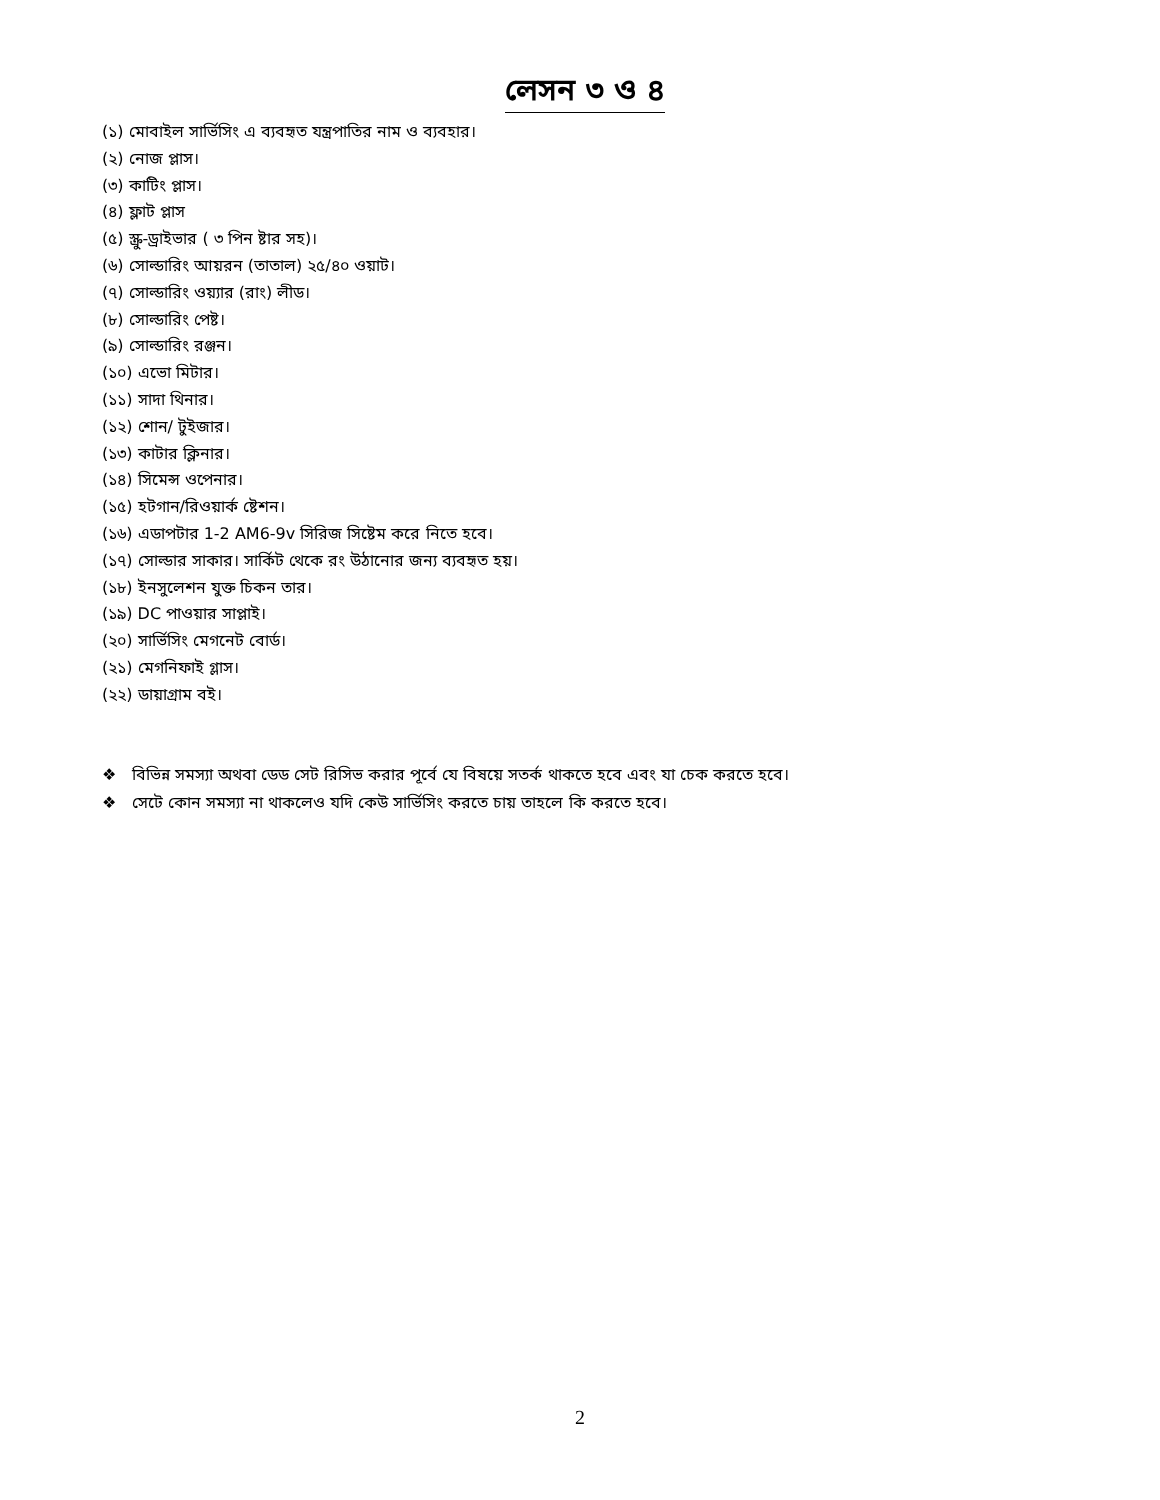লেসন ৩ ও ৪
(১) মোবাইল সার্ভিসিং এ ব্যবহৃত যন্ত্রপাতির নাম ও ব্যবহার।
(২) নোজ প্লাস।
(৩) কাটিং প্লাস।
(৪) ফ্লাট প্লাস
(৫) স্ক্রু-ড্রাইভার ( ৩ পিন ষ্টার সহ)।
(৬) সোল্ডারিং আয়রন (তাতাল) ২৫/৪০ ওয়াট।
(৭) সোল্ডারিং ওয়্যার (রাং) লীড।
(৮) সোল্ডারিং পেষ্ট।
(৯) সোল্ডারিং রঞ্জন।
(১০) এভো মিটার।
(১১) সাদা থিনার।
(১২) শোন/ টুইজার।
(১৩) কাটার ক্লিনার।
(১৪) সিমেন্স ওপেনার।
(১৫) হটগান/রিওয়ার্ক ষ্টেশন।
(১৬) এডাপটার 1-2 AM6-9v সিরিজ সিষ্টেম করে নিতে হবে।
(১৭) সোল্ডার সাকার। সার্কিট থেকে রং উঠানোর জন্য ব্যবহৃত হয়।
(১৮) ইনসুলেশন যুক্ত চিকন তার।
(১৯) DC পাওয়ার সাপ্লাই।
(২০) সার্ভিসিং মেগনেট বোর্ড।
(২১) মেগনিফাই গ্লাস।
(২২) ডায়াগ্রাম বই।
❖ বিভিন্ন সমস্যা অথবা ডেড সেট রিসিভ করার পূর্বে যে বিষয়ে সতর্ক থাকতে হবে এবং যা চেক করতে হবে।
❖ সেটে কোন সমস্যা না থাকলেও যদি কেউ সার্ভিসিং করতে চায় তাহলে কি করতে হবে।
2